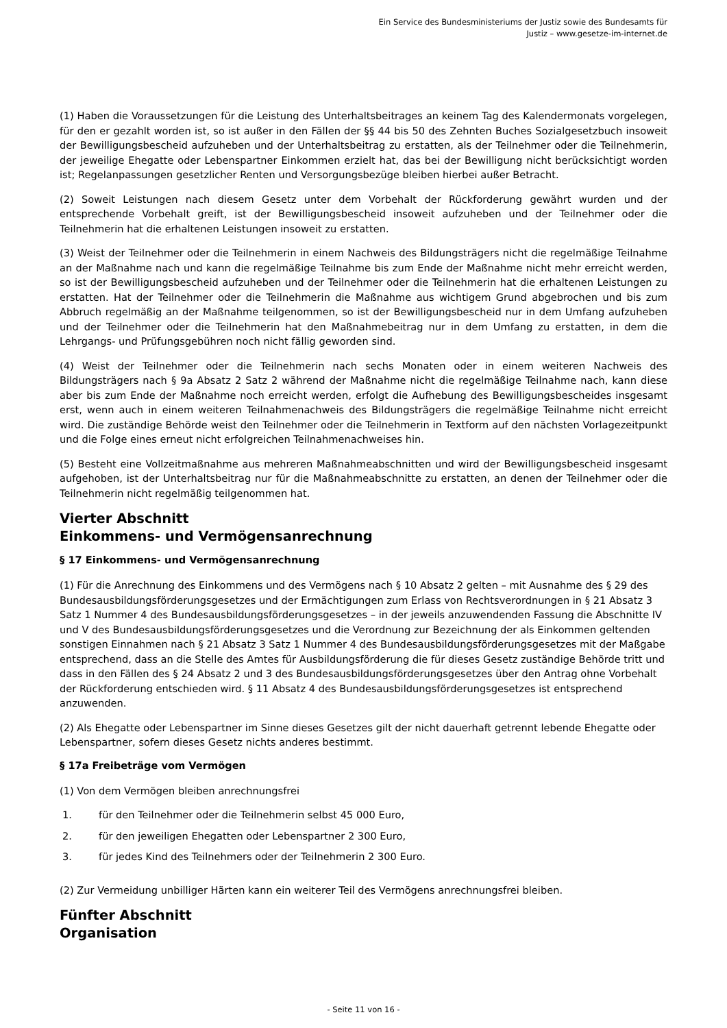Ein Service des Bundesministeriums der Justiz sowie des Bundesamts für
Justiz – www.gesetze-im-internet.de
(1) Haben die Voraussetzungen für die Leistung des Unterhaltsbeitrages an keinem Tag des Kalendermonats vorgelegen, für den er gezahlt worden ist, so ist außer in den Fällen der §§ 44 bis 50 des Zehnten Buches Sozialgesetzbuch insoweit der Bewilligungsbescheid aufzuheben und der Unterhaltsbeitrag zu erstatten, als der Teilnehmer oder die Teilnehmerin, der jeweilige Ehegatte oder Lebenspartner Einkommen erzielt hat, das bei der Bewilligung nicht berücksichtigt worden ist; Regelanpassungen gesetzlicher Renten und Versorgungsbezüge bleiben hierbei außer Betracht.
(2) Soweit Leistungen nach diesem Gesetz unter dem Vorbehalt der Rückforderung gewährt wurden und der entsprechende Vorbehalt greift, ist der Bewilligungsbescheid insoweit aufzuheben und der Teilnehmer oder die Teilnehmerin hat die erhaltenen Leistungen insoweit zu erstatten.
(3) Weist der Teilnehmer oder die Teilnehmerin in einem Nachweis des Bildungsträgers nicht die regelmäßige Teilnahme an der Maßnahme nach und kann die regelmäßige Teilnahme bis zum Ende der Maßnahme nicht mehr erreicht werden, so ist der Bewilligungsbescheid aufzuheben und der Teilnehmer oder die Teilnehmerin hat die erhaltenen Leistungen zu erstatten. Hat der Teilnehmer oder die Teilnehmerin die Maßnahme aus wichtigem Grund abgebrochen und bis zum Abbruch regelmäßig an der Maßnahme teilgenommen, so ist der Bewilligungsbescheid nur in dem Umfang aufzuheben und der Teilnehmer oder die Teilnehmerin hat den Maßnahmebeitrag nur in dem Umfang zu erstatten, in dem die Lehrgangs- und Prüfungsgebühren noch nicht fällig geworden sind.
(4) Weist der Teilnehmer oder die Teilnehmerin nach sechs Monaten oder in einem weiteren Nachweis des Bildungsträgers nach § 9a Absatz 2 Satz 2 während der Maßnahme nicht die regelmäßige Teilnahme nach, kann diese aber bis zum Ende der Maßnahme noch erreicht werden, erfolgt die Aufhebung des Bewilligungsbescheides insgesamt erst, wenn auch in einem weiteren Teilnahmenachweis des Bildungsträgers die regelmäßige Teilnahme nicht erreicht wird. Die zuständige Behörde weist den Teilnehmer oder die Teilnehmerin in Textform auf den nächsten Vorlagezeitpunkt und die Folge eines erneut nicht erfolgreichen Teilnahmenachweises hin.
(5) Besteht eine Vollzeitmaßnahme aus mehreren Maßnahmeabschnitten und wird der Bewilligungsbescheid insgesamt aufgehoben, ist der Unterhaltsbeitrag nur für die Maßnahmeabschnitte zu erstatten, an denen der Teilnehmer oder die Teilnehmerin nicht regelmäßig teilgenommen hat.
Vierter Abschnitt
Einkommens- und Vermögensanrechnung
§ 17 Einkommens- und Vermögensanrechnung
(1) Für die Anrechnung des Einkommens und des Vermögens nach § 10 Absatz 2 gelten – mit Ausnahme des § 29 des Bundesausbildungsförderungsgesetzes und der Ermächtigungen zum Erlass von Rechtsverordnungen in § 21 Absatz 3 Satz 1 Nummer 4 des Bundesausbildungsförderungsgesetzes – in der jeweils anzuwendenden Fassung die Abschnitte IV und V des Bundesausbildungsförderungsgesetzes und die Verordnung zur Bezeichnung der als Einkommen geltenden sonstigen Einnahmen nach § 21 Absatz 3 Satz 1 Nummer 4 des Bundesausbildungsförderungsgesetzes mit der Maßgabe entsprechend, dass an die Stelle des Amtes für Ausbildungsförderung die für dieses Gesetz zuständige Behörde tritt und dass in den Fällen des § 24 Absatz 2 und 3 des Bundesausbildungsförderungsgesetzes über den Antrag ohne Vorbehalt der Rückforderung entschieden wird. § 11 Absatz 4 des Bundesausbildungsförderungsgesetzes ist entsprechend anzuwenden.
(2) Als Ehegatte oder Lebenspartner im Sinne dieses Gesetzes gilt der nicht dauerhaft getrennt lebende Ehegatte oder Lebenspartner, sofern dieses Gesetz nichts anderes bestimmt.
§ 17a Freibeträge vom Vermögen
(1) Von dem Vermögen bleiben anrechnungsfrei
1. für den Teilnehmer oder die Teilnehmerin selbst 45 000 Euro,
2. für den jeweiligen Ehegatten oder Lebenspartner 2 300 Euro,
3. für jedes Kind des Teilnehmers oder der Teilnehmerin 2 300 Euro.
(2) Zur Vermeidung unbilliger Härten kann ein weiterer Teil des Vermögens anrechnungsfrei bleiben.
Fünfter Abschnitt
Organisation
- Seite 11 von 16 -